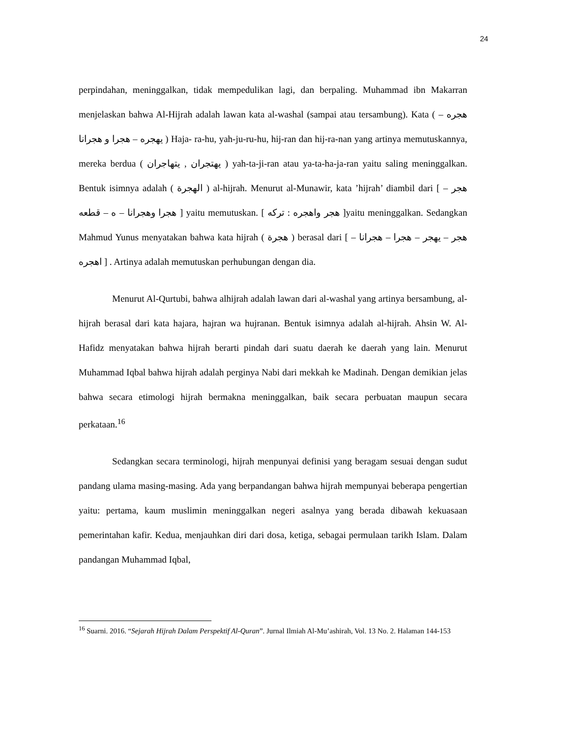24
perpindahan, meninggalkan, tidak mempedulikan lagi, dan berpaling. Muhammad ibn Makarran menjelaskan bahwa Al-Hijrah adalah lawan kata al-washal (sampai atau tersambung). Kata ( هجره – يهجره – هجرا و هجرانا ) Haja- ra-hu, yah-ju-ru-hu, hij-ran dan hij-ra-nan yang artinya memutuskannya, mereka berdua ( يهتجران , يتهاجران ) yah-ta-ji-ran atau ya-ta-ha-ja-ran yaitu saling meninggalkan. Bentuk isimnya adalah ( الهجرة ) al-hijrah. Menurut al-Munawir, kata ’hijrah’ diambil dari [ هجر – هجرا وهجرانا – ه – قطعه ] yaitu memutuskan. [ هجر واهجره : تركه ]yaitu meninggalkan. Sedangkan Mahmud Yunus menyatakan bahwa kata hijrah ( هجرة ) berasal dari [ هجر – يهجر – هجرا – هجرانا – اهجره ] . Artinya adalah memutuskan perhubungan dengan dia.
Menurut Al-Qurtubi, bahwa alhijrah adalah lawan dari al-washal yang artinya bersambung, al-hijrah berasal dari kata hajara, hajran wa hujranan. Bentuk isimnya adalah al-hijrah. Ahsin W. Al- Hafidz menyatakan bahwa hijrah berarti pindah dari suatu daerah ke daerah yang lain. Menurut Muhammad Iqbal bahwa hijrah adalah perginya Nabi dari mekkah ke Madinah. Dengan demikian jelas bahwa secara etimologi hijrah bermakna meninggalkan, baik secara perbuatan maupun secara perkataan.<sup>16</sup>
Sedangkan secara terminologi, hijrah menpunyai definisi yang beragam sesuai dengan sudut pandang ulama masing-masing. Ada yang berpandangan bahwa hijrah mempunyai beberapa pengertian yaitu: pertama, kaum muslimin meninggalkan negeri asalnya yang berada dibawah kekuasaan pemerintahan kafir. Kedua, menjauhkan diri dari dosa, ketiga, sebagai permulaan tarikh Islam. Dalam pandangan Muhammad Iqbal,
<sup>16</sup> Suarni. 2016. “Sejarah Hijrah Dalam Perspektif Al-Quran”. Jurnal Ilmiah Al-Mu’ashirah, Vol. 13 No. 2. Halaman 144-153